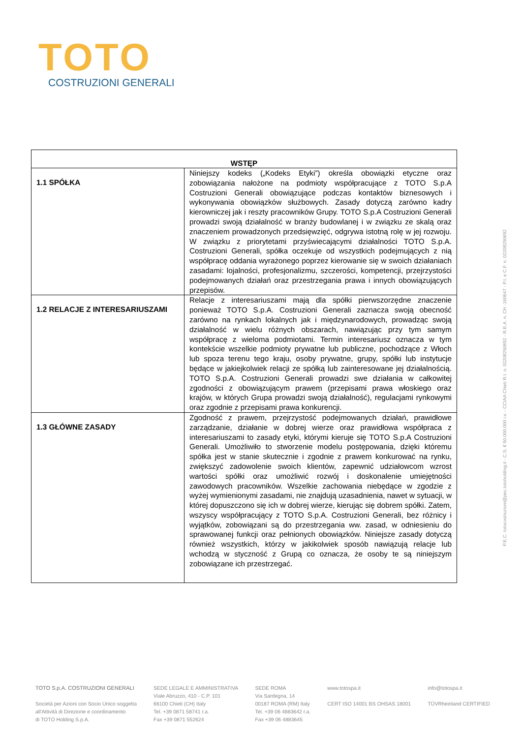TOTO
COSTRUZIONI GENERALI
| WSTĘP | |
| --- | --- |
| 1.1 SPÓŁKA | Niniejszy kodeks („Kodeks Etyki”) określa obowiązki etyczne oraz zobowiązania nałożone na podmioty współpracujące z TOTO S.p.A Costruzioni Generali obowiązujące podczas kontaktów biznesowych i wykonywania obowiązków służbowych. Zasady dotyczą zarówno kadry kierowniczej jak i reszty pracowników Grupy. TOTO S.p.A Costruzioni Generali prowadzi swoją działalność w branży budowlanej i w związku ze skalą oraz znaczeniem prowadzonych przedsięwzięć, odgrywa istotną rolę w jej rozwoju. W związku z priorytetami przyświecającymi działalności TOTO S.p.A. Costruzioni Generali, spółka oczekuje od wszystkich podejmujących z nią współpracę oddania wyrażonego poprzez kierowanie się w swoich działaniach zasadami: lojalności, profesjonalizmu, szczerości, kompetencji, przejrzystości podejmowanych działań oraz przestrzegania prawa i innych obowiązujących przepisów. |
| 1.2 RELACJE Z INTERESARIUSZAMI | Relacje z interesariuszami mają dla spółki pierwszorzędne znaczenie ponieważ TOTO S.p.A. Costruzioni Generali zaznacza swoją obecność zarówno na rynkach lokalnych jak i międzynarodowych, prowadząc swoją działalność w wielu różnych obszarach, nawiązując przy tym samym współpracę z wieloma podmiotami. Termin interesariusz oznacza w tym kontekście wszelkie podmioty prywatne lub publiczne, pochodzące z Włoch lub spoza terenu tego kraju, osoby prywatne, grupy, spółki lub instytucje będące w jakiejkolwiek relacji ze spółką lub zainteresowane jej działalnością. TOTO S.p.A. Costruzioni Generali prowadzi swe działania w całkowitej zgodności z obowiązującym prawem (przepisami prawa włoskiego oraz krajów, w których Grupa prowadzi swoją działalność), regulacjami rynkowymi oraz zgodnie z przepisami prawa konkurencji. |
| 1.3 GŁÓWNE ZASADY | Zgodność z prawem, przejrzystość podejmowanych działań, prawidłowe zarządzanie, działanie w dobrej wierze oraz prawidłowa współpraca z interesariuszami to zasady etyki, którymi kieruje się TOTO S.p.A Costruzioni Generali. Umożliwiło to stworzenie modelu postępowania, dzięki któremu spółka jest w stanie skutecznie i zgodnie z prawem konkurować na rynku, zwiększyć zadowolenie swoich klientów, zapewnić udziałowcom wzrost wartości spółki oraz umożliwić rozwój i doskonalenie umiejętności zawodowych pracowników. Wszelkie zachowania niebędące w zgodzie z wyżej wymienionymi zasadami, nie znajdują uzasadnienia, nawet w sytuacji, w której dopuszczono się ich w dobrej wierze, kierując się dobrem spółki. Zatem, wszyscy współpracujący z TOTO S.p.A. Costruzioni Generali, bez różnicy i wyjątków, zobowiązani są do przestrzegania ww. zasad, w odniesieniu do sprawowanej funkcji oraz pełnionych obowiązków. Niniejsze zasady dotyczą również wszystkich, którzy w jakikolwiek sposób nawiązują relacje lub wchodzą w styczność z Grupą co oznacza, że osoby te są niniejszym zobowiązane ich przestrzegać. |
P.E.C. totocostruzioni@pec.totoholding.it - C.S. € 50.000.000 i.v. - CCIAA Chieti R.I. n. 02208250692 - R.E.A. n. CH -160647 - P.I. e C.F. n. 02208250692
TOTO S.p.A. COSTRUZIONI GENERALI
Società per Azioni con Socio Unico soggetta
all'Attività di Direzione e coordinamento
di TOTO Holding S.p.A.
SEDE LEGALE E AMMINISTRATIVA
Viale Abruzzo, 410 - C.P. 101
66100 Chieti (CH) Italy
Tel. +39 0871 58741 r.a.
Fax +39 0871 552624
SEDE ROMA
Via Sardegna, 14
00187 ROMA (RM) Italy
Tel. +39 06 4883642 r.a.
Fax +39 06 4883645
www.totospa.it
CERT ISO 14001 BS OHSAS 18001
info@totospa.it
TÜVRheinland CERTIFIED